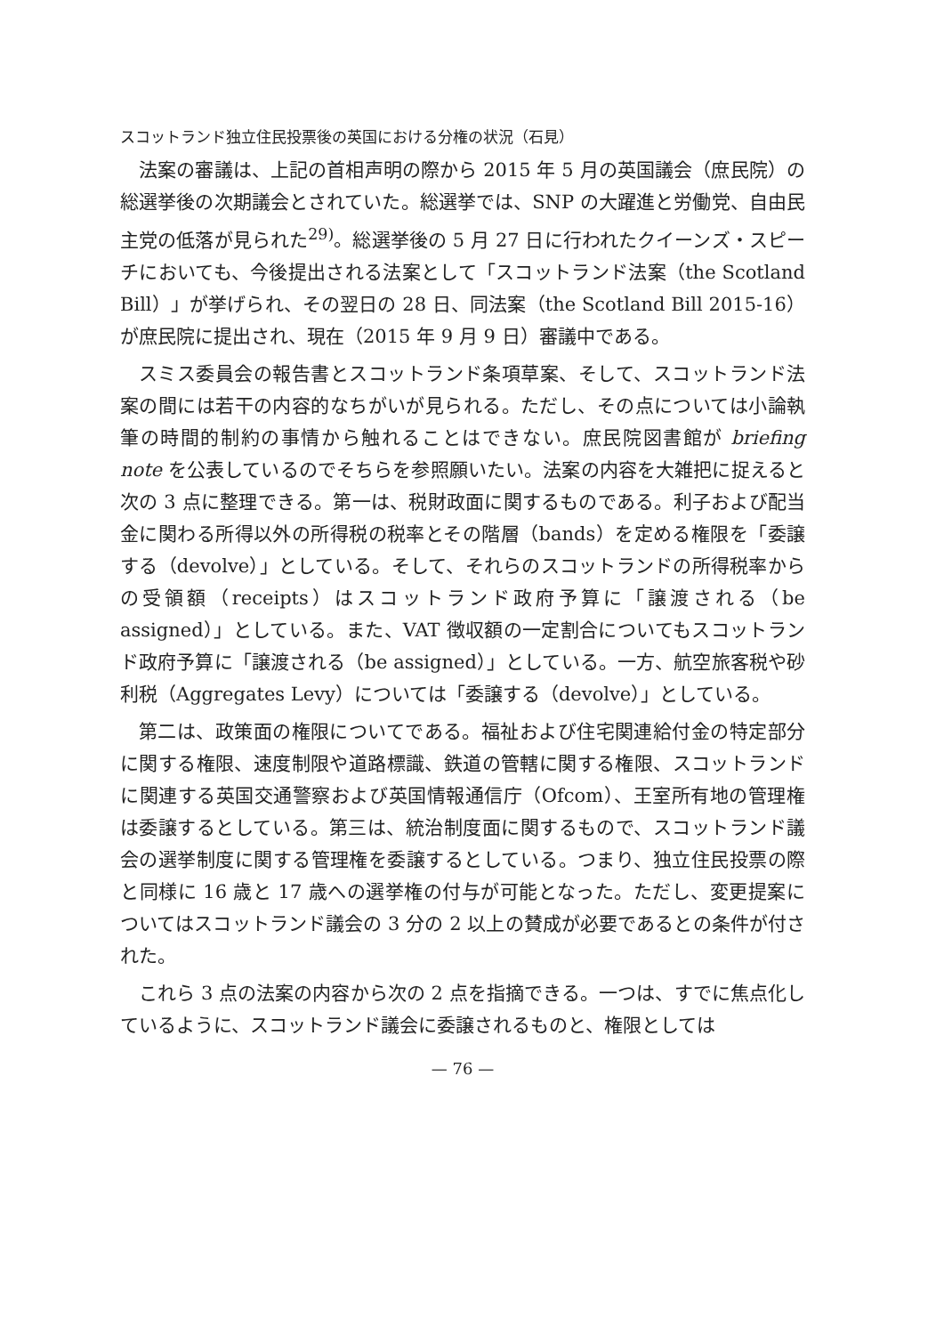スコットランド独立住民投票後の英国における分権の状況（石見）
法案の審議は、上記の首相声明の際から 2015 年 5 月の英国議会（庶民院）の総選挙後の次期議会とされていた。総選挙では、SNP の大躍進と労働党、自由民主党の低落が見られた<sup>29)</sup>。総選挙後の 5 月 27 日に行われたクイーンズ・スピーチにおいても、今後提出される法案として「スコットランド法案（the Scotland Bill）」が挙げられ、その翌日の 28 日、同法案（the Scotland Bill 2015-16）が庶民院に提出され、現在（2015 年 9 月 9 日）審議中である。
スミス委員会の報告書とスコットランド条項草案、そして、スコットランド法案の間には若干の内容的なちがいが見られる。ただし、その点については小論執筆の時間的制約の事情から触れることはできない。庶民院図書館が briefing note を公表しているのでそちらを参照願いたい。法案の内容を大雑把に捉えると次の 3 点に整理できる。第一は、税財政面に関するものである。利子および配当金に関わる所得以外の所得税の税率とその階層（bands）を定める権限を「委譲する（devolve）」としている。そして、それらのスコットランドの所得税率からの受領額（receipts）はスコットランド政府予算に「譲渡される（be assigned）」としている。また、VAT 徴収額の一定割合についてもスコットランド政府予算に「譲渡される（be assigned）」としている。一方、航空旅客税や砂利税（Aggregates Levy）については「委譲する（devolve）」としている。
第二は、政策面の権限についてである。福祉および住宅関連給付金の特定部分に関する権限、速度制限や道路標識、鉄道の管轄に関する権限、スコットランドに関連する英国交通警察および英国情報通信庁（Ofcom）、王室所有地の管理権は委譲するとしている。第三は、統治制度面に関するもので、スコットランド議会の選挙制度に関する管理権を委譲するとしている。つまり、独立住民投票の際と同様に 16 歳と 17 歳への選挙権の付与が可能となった。ただし、変更提案についてはスコットランド議会の 3 分の 2 以上の賛成が必要であるとの条件が付された。
これら 3 点の法案の内容から次の 2 点を指摘できる。一つは、すでに焦点化しているように、スコットランド議会に委譲されるものと、権限としては
— 76 —